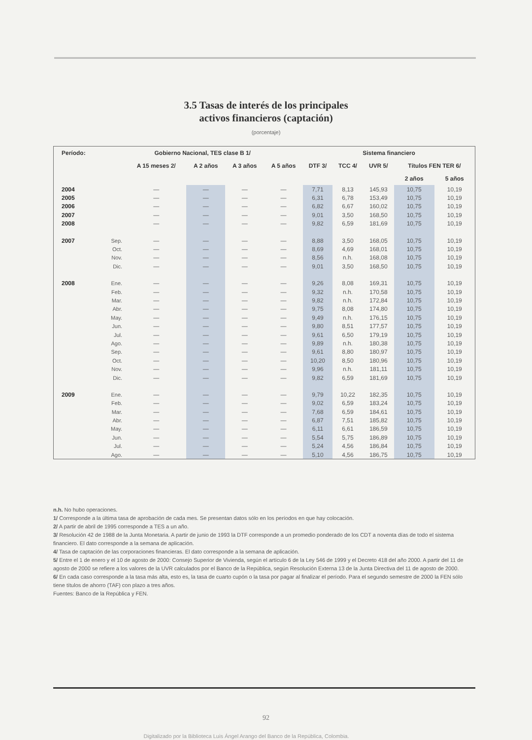3.5 Tasas de interés de los principales
activos financieros (captación)
(porcentaje)
| Período: | Gobierno Nacional, TES clase B 1/ | | | | | Sistema financiero | | | | |
| --- | --- | --- | --- | --- | --- | --- | --- | --- | --- | --- |
| | | A 15 meses 2/ | A 2 años | A 3 años | A 5 años | DTF 3/ | TCC 4/ | UVR 5/ | Títulos FEN TER 6/ | |
| | | | | | | | | | 2 años | 5 años |
| 2004 | | — | — | — | — | 7,71 | 8,13 | 145,93 | 10,75 | 10,19 |
| 2005 | | — | — | — | — | 6,31 | 6,78 | 153,49 | 10,75 | 10,19 |
| 2006 | | — | — | — | — | 6,82 | 6,67 | 160,02 | 10,75 | 10,19 |
| 2007 | | — | — | — | — | 9,01 | 3,50 | 168,50 | 10,75 | 10,19 |
| 2008 | | — | — | — | — | 9,82 | 6,59 | 181,69 | 10,75 | 10,19 |
| 2007 | Sep. | — | — | — | — | 8,88 | 3,50 | 168,05 | 10,75 | 10,19 |
| | Oct. | — | — | — | — | 8,69 | 4,69 | 168,01 | 10,75 | 10,19 |
| | Nov. | — | — | — | — | 8,56 | n.h. | 168,08 | 10,75 | 10,19 |
| | Dic. | — | — | — | — | 9,01 | 3,50 | 168,50 | 10,75 | 10,19 |
| 2008 | Ene. | — | — | — | — | 9,26 | 8,08 | 169,31 | 10,75 | 10,19 |
| | Feb. | — | — | — | — | 9,32 | n.h. | 170,58 | 10,75 | 10,19 |
| | Mar. | — | — | — | — | 9,82 | n.h. | 172,84 | 10,75 | 10,19 |
| | Abr. | — | — | — | — | 9,75 | 8,08 | 174,80 | 10,75 | 10,19 |
| | May. | — | — | — | — | 9,49 | n.h. | 176,15 | 10,75 | 10,19 |
| | Jun. | — | — | — | — | 9,80 | 8,51 | 177,57 | 10,75 | 10,19 |
| | Jul. | — | — | — | — | 9,61 | 6,50 | 179,19 | 10,75 | 10,19 |
| | Ago. | — | — | — | — | 9,89 | n.h. | 180,38 | 10,75 | 10,19 |
| | Sep. | — | — | — | — | 9,61 | 8,80 | 180,97 | 10,75 | 10,19 |
| | Oct. | — | — | — | — | 10,20 | 8,50 | 180,96 | 10,75 | 10,19 |
| | Nov. | — | — | — | — | 9,96 | n.h. | 181,11 | 10,75 | 10,19 |
| | Dic. | — | — | — | — | 9,82 | 6,59 | 181,69 | 10,75 | 10,19 |
| 2009 | Ene. | — | — | — | — | 9,79 | 10,22 | 182,35 | 10,75 | 10,19 |
| | Feb. | — | — | — | — | 9,02 | 6,59 | 183,24 | 10,75 | 10,19 |
| | Mar. | — | — | — | — | 7,68 | 6,59 | 184,61 | 10,75 | 10,19 |
| | Abr. | — | — | — | — | 6,87 | 7,51 | 185,82 | 10,75 | 10,19 |
| | May. | — | — | — | — | 6,11 | 6,61 | 186,59 | 10,75 | 10,19 |
| | Jun. | — | — | — | — | 5,54 | 5,75 | 186,89 | 10,75 | 10,19 |
| | Jul. | — | — | — | — | 5,24 | 4,56 | 186,84 | 10,75 | 10,19 |
| | Ago. | — | — | — | — | 5,10 | 4,56 | 186,75 | 10,75 | 10,19 |
n.h. No hubo operaciones.
1/ Corresponde a la última tasa de aprobación de cada mes. Se presentan datos sólo en los períodos en que hay colocación.
2/ A partir de abril de 1995 corresponde a TES a un año.
3/ Resolución 42 de 1988 de la Junta Monetaria. A partir de junio de 1993 la DTF corresponde a un promedio ponderado de los CDT a noventa días de todo el sistema financiero. El dato corresponde a la semana de aplicación.
4/ Tasa de captación de las corporaciones financieras. El dato corresponde a la semana de aplicación.
5/ Entre el 1 de enero y el 10 de agosto de 2000: Consejo Superior de Vivienda, según el artículo 6 de la Ley 546 de 1999 y el Decreto 418 del año 2000. A partir del 11 de agosto de 2000 se refiere a los valores de la UVR calculados por el Banco de la República, según Resolución Externa 13 de la Junta Directiva del 11 de agosto de 2000.
6/ En cada caso corresponde a la tasa más alta, esto es, la tasa de cuarto cupón o la tasa por pagar al finalizar el período. Para el segundo semestre de 2000 la FEN sólo tiene títulos de ahorro (TAF) con plazo a tres años.
Fuentes: Banco de la República y FEN.
92
Digitalizado por la Biblioteca Luis Ángel Arango del Banco de la República, Colombia.